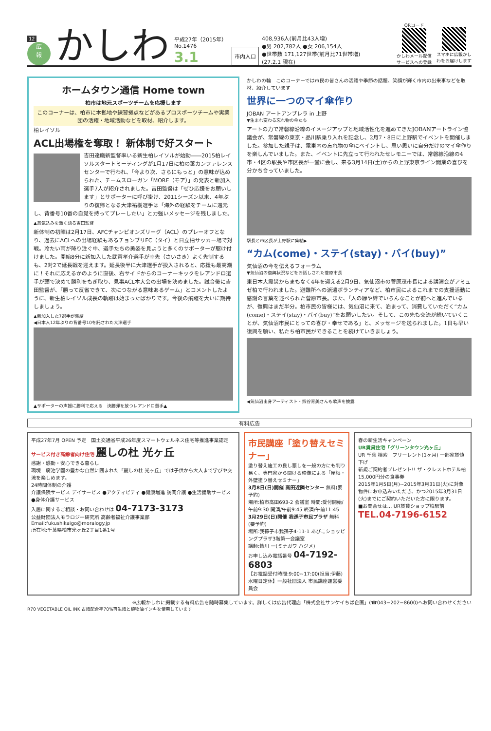12
広
報
かしわ
平成27年（2015年）
No.1476
3.1
市内人口
408,936人(前月比43人増)
●男 202,782人 ●女 206,154人
●世帯数 171,127世帯(前月比71世帯増)
(27.2.1 現在)
QRコード
かしわメール配信
サービスへの登録
スマホに広報かし
わをお届けします
ホームタウン通信 Home town
柏市は地元スポーツチームを応援します
このコーナーは、柏市に本拠地や練習拠点などがあるプロスポーツチームや実業団の活躍・地域活動などを取材、紹介します。
柏レイソル
ACL出場権を奪取！ 新体制で好スタート
吉田達磨新監督率いる新生柏レイソルが始動――2015柏レイソルスタートミーティングが1月17日に柏の葉カンファレンスセンターで行われ、「今より次、さらにもっと」の意味が込められた、チームスローガン「MORE（モア）」の発表と新加入選手7人が紹介されました。吉田監督は「ぜひ応援をお願いします」とサポーターに呼び掛け、2011シーズン以来、4年ぶりの復帰となる大津祐樹選手は「海外の経験をチームに還元し、背番号10番の自覚を持ってプレーしたい」と力強いメッセージを残しました。
▲意気込みを熱く語る吉田監督
新体制の初陣は2月17日、AFCチャンピオンズリーグ（ACL）のプレーオフとなり、過去にACLへの出場経験もあるチョンブリFC（タイ）と日立柏サッカー場で対戦。冷たい雨が降り注ぐ中、選手たちの勇姿を見ようと多くのサポーターが駆け付けました。開始8分に新加入した武富孝介選手が幸先（さいさき）よく先制するも、2対2で延長戦を迎えます。延長後半に大津選手が投入されると、応援も最高潮に！それに応えるかのように直後、右サイドからのコーナーキックをレアンドロ選手が頭で決めて勝利をもぎ取り、見事ACL本大会の出場を決めました。試合後に吉田監督が、「勝って反省できて、次につながる意味あるゲーム」とコメントしたように、新生柏レイソル成長の軌跡は始まったばかりです。今後の飛躍を大いに期待しましょう。
▲新加入した7選手が集結
◀日本人12年ぶりの背番号10を託された大津選手
▲サポーターの声援に勝利で応える　決勝弾を放つレアンドロ選手▲
かしわの輪　このコーナーでは市民の皆さんの活躍や季節の話題、笑顔が輝く市内の出来事などを取材、紹介しています
世界に一つのマイ傘作り
JOBAN アートアンブレラ in 上野
▼生まれ変わる忘れ物の傘たち
アートの力で常磐線沿線のイメージアップと地域活性化を進めてきたJOBANアートライン協議会が、常磐線の東京・品川駅乗り入れを記念し、2月7・8日に上野駅でイベントを開催しました。参加した親子は、電車内の忘れ物の傘にペイントし、思い思いに自分だけのマイ傘作りを楽しんでいました。また、イベントに先立って行われたセレモニーでは、常磐線沿線の4市・4区の駅長や市区長が一堂に会し、来る3月14日(土)からの上野東京ライン開業の喜びを分かち合っていました。
駅長と市区長が上野駅に集結▶
“カム(come)・ステイ(stay)・バイ(buy)”
気仙沼の今を伝えるフォーラム
▼気仙沼の復興状況などをお話しされた菅原市長
東日本大震災からまもなく4年を迎える2月9日、気仙沼市の菅原茂市長による講演会がアミュゼ柏で行われました。避難所への派遣ボランティアなど、柏市民によるこれまでの支援活動に感謝の言葉を述べられた菅原市長。また、「人の縁や絆でいろんなことが前へと進んでいるが、復興はまだ半分。柏市民の皆様には、気仙沼に来て、泊まって、消費していただく“カム(come)・ステイ(stay)・バイ(buy)”をお願いしたい。そして、この先も交流が続いていくことが、気仙沼市民にとっての喜び・幸せである」と、メッセージを送られました。1日も早い復興を願い、私たち柏市民ができることを続けていきましょう。
◀気仙沼出身アーティスト・熊谷育美さんも歌声を披露
有料広告
平成27年7月 OPEN 予定　国土交通省平成26年度スマートウェルネス住宅等推進事業認定
サービス付き高齢者向け住宅 麗しの杜 光ヶ丘
感謝・感動・安心できる暮らし
環境　廣池学園の豊かな自然に囲まれた「麗しの杜 光ヶ丘」では子供から大人まで学びや交流を楽しめます。
24時間体制の介護
介護保険サービス デイサービス ●アクティビティ ●健康増進 訪問介護 ●生活援助サービス ●身体介護サービス
入居に関するご相談・お問い合わせは 04-7173-3173
公益財団法人モラロジー研究所 高齢者福祉介護事業部
Email:fukushikaigo@moralogy.jp
所在地:千葉県柏市光ヶ丘2丁目1番1号
市民講座「塗り替えセミナー」
塗り替え施工の良し悪しを一般の方にも判り易く、専門家から聞ける映像による「屋根・外壁塗り替えセミナー」
3月8日(日)開催 高田近隣センター 無料(要予約)
場所:柏市高田693-2 会議室 時間:受付開始/午前9:30 開演/午前9:45 終演/午前11:45
3月29日(日)開催 我孫子市民プラザ 無料(要予約)
場所:我孫子市我孫子4-11-1 あびこショッピングプラザ3階第一会議室
講師:皆川 一(ミナガワ ハジメ)
お申し込み電話番号 04-7192-6803
【お電話受付時間:9:00~17:00(担当:伊藤)水曜日定休】一般社団法人 市民講座運営委員会
春の新生活キャンペーン
UR賃貸住宅「グリーンタウン光ヶ丘」
UR 千葉 検索　フリーレント(1ヶ月) 一部家賃値下げ
新規ご契約者プレゼント!! ザ・クレストホテル柏 15,000円分の食事券
2015年1月5日(月)~2015年3月31日(火)に対象物件にお申込みいただき、かつ2015年3月31日(火)までにご契約いただいた方に限ります。
■お問合せは… UR賃貸ショップ柏駅前
TEL.04-7196-6152
※広報かしわに掲載する有料広告を随時募集しています。詳しくは広告代理店「株式会社サンケイちば企画」(☎043−202−8600)へお問い合わせください
R70 VEGETABLE OIL INK 古紙配合率70%再生紙と植物油インキを使用しています